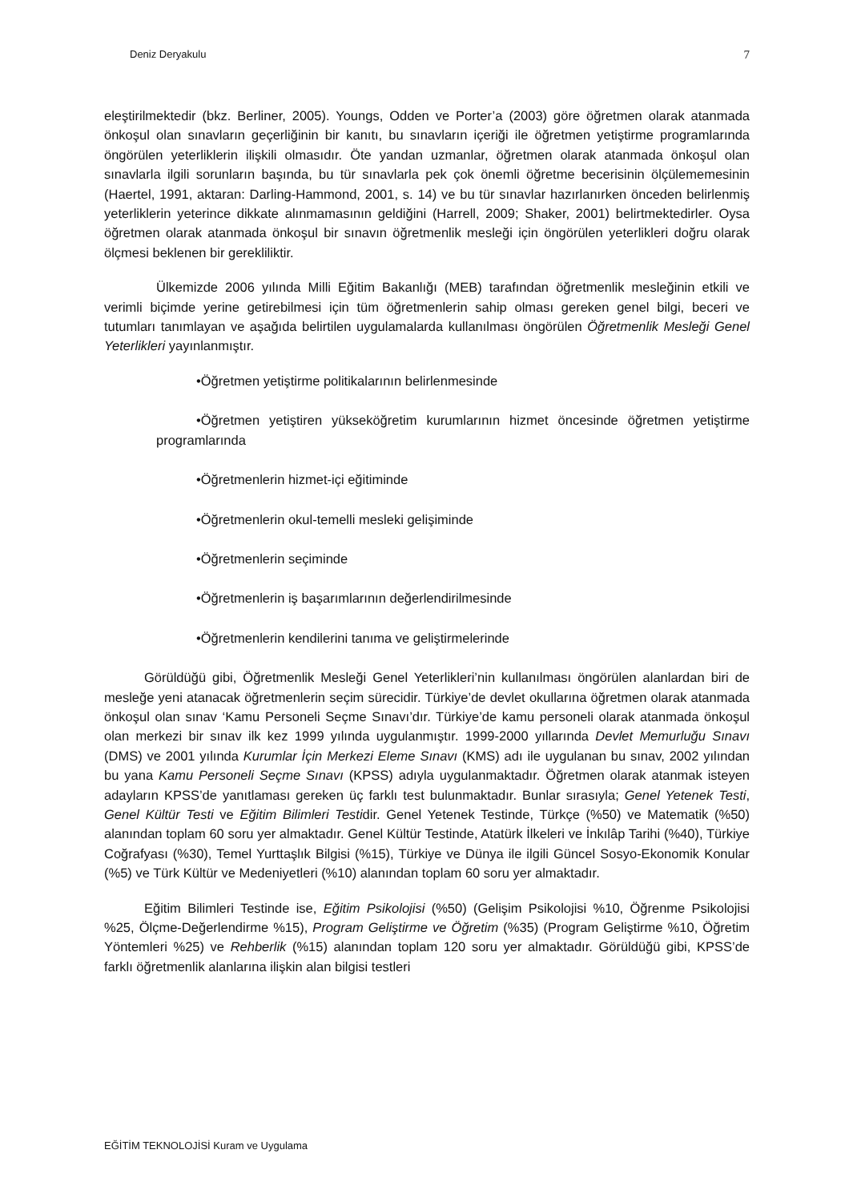Deniz Deryakulu 7
eleştirilmektedir (bkz. Berliner, 2005). Youngs, Odden ve Porter’a (2003) göre öğretmen olarak atanmada önkoşul olan sınavların geçerliğinin bir kanıtı, bu sınavların içeriği ile öğretmen yetiştirme programlarında öngörülen yeterliklerin ilişkili olmasıdır. Öte yandan uzmanlar, öğretmen olarak atanmada önkoşul olan sınavlarla ilgili sorunların başında, bu tür sınavlarla pek çok önemli öğretme becerisinin ölçülememesinin (Haertel, 1991, aktaran: Darling-Hammond, 2001, s. 14) ve bu tür sınavlar hazırlanırken önceden belirlenmiş yeterliklerin yeterince dikkate alınmamasının geldiğini (Harrell, 2009; Shaker, 2001) belirtmektedirler. Oysa öğretmen olarak atanmada önkoşul bir sınavın öğretmenlik mesleği için öngörülen yeterlikleri doğru olarak ölçmesi beklenen bir gerekliliktir.
Ülkemizde 2006 yılında Milli Eğitim Bakanlığı (MEB) tarafından öğretmenlik mesleğinin etkili ve verimli biçimde yerine getirebilmesi için tüm öğretmenlerin sahip olması gereken genel bilgi, beceri ve tutumları tanımlayan ve aşağıda belirtilen uygulamalarda kullanılması öngörülen Öğretmenlik Mesleği Genel Yeterlikleri yayınlanmıştır.
•Öğretmen yetiştirme politikalarının belirlenmesinde
•Öğretmen yetiştiren yükseköğretim kurumlarının hizmet öncesinde öğretmen yetiştirme programlarında
•Öğretmenlerin hizmet-içi eğitiminde
•Öğretmenlerin okul-temelli mesleki gelişiminde
•Öğretmenlerin seçiminde
•Öğretmenlerin iş başarımlarının değerlendirilmesinde
•Öğretmenlerin kendilerini tanıma ve geliştirmelerinde
Görüldüğü gibi, Öğretmenlik Mesleği Genel Yeterlikleri’nin kullanılması öngörülen alanlardan biri de mesleğe yeni atanacak öğretmenlerin seçim sürecidir. Türkiye’de devlet okullarına öğretmen olarak atanmada önkoşul olan sınav ‘Kamu Personeli Seçme Sınavı’dır. Türkiye’de kamu personeli olarak atanmada önkoşul olan merkezi bir sınav ilk kez 1999 yılında uygulanmıştır. 1999-2000 yıllarında Devlet Memurluğu Sınavı (DMS) ve 2001 yılında Kurumlar İçin Merkezi Eleme Sınavı (KMS) adı ile uygulanan bu sınav, 2002 yılından bu yana Kamu Personeli Seçme Sınavı (KPSS) adıyla uygulanmaktadır. Öğretmen olarak atanmak isteyen adayların KPSS’de yanıtlaması gereken üç farklı test bulunmaktadır. Bunlar sırasıyla; Genel Yetenek Testi, Genel Kültür Testi ve Eğitim Bilimleri Testidir. Genel Yetenek Testinde, Türkçe (%50) ve Matematik (%50) alanından toplam 60 soru yer almaktadır. Genel Kültür Testinde, Atatürk İlkeleri ve İnkılâp Tarihi (%40), Türkiye Coğrafyası (%30), Temel Yurttaşlık Bilgisi (%15), Türkiye ve Dünya ile ilgili Güncel Sosyo-Ekonomik Konular (%5) ve Türk Kültür ve Medeniyetleri (%10) alanından toplam 60 soru yer almaktadır.
Eğitim Bilimleri Testinde ise, Eğitim Psikolojisi (%50) (Gelişim Psikolojisi %10, Öğrenme Psikolojisi %25, Ölçme-Değerlendirme %15), Program Geliştirme ve Öğretim (%35) (Program Geliştirme %10, Öğretim Yöntemleri %25) ve Rehberlik (%15) alanından toplam 120 soru yer almaktadır. Görüldüğü gibi, KPSS’de farklı öğretmenlik alanlarına ilişkin alan bilgisi testleri
EĞİTİM TEKNOLOJİSİ Kuram ve Uygulama